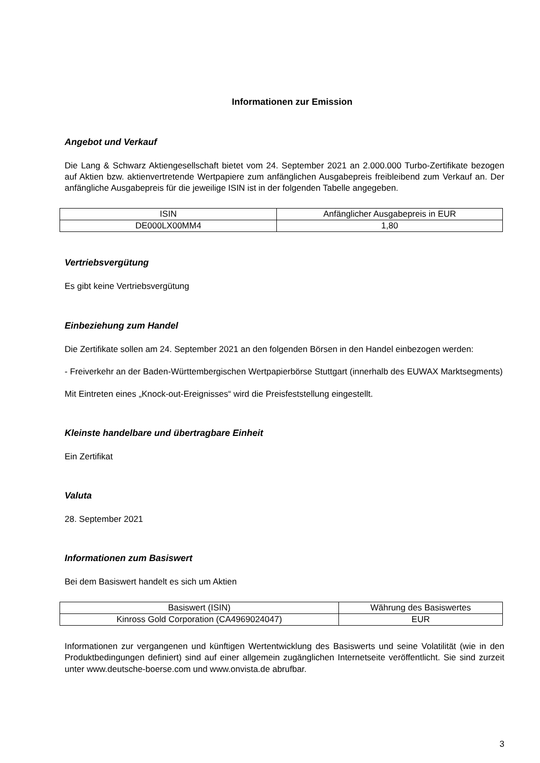Informationen zur Emission
Angebot und Verkauf
Die Lang & Schwarz Aktiengesellschaft bietet vom 24. September 2021 an 2.000.000 Turbo-Zertifikate bezogen auf Aktien bzw. aktienvertretende Wertpapiere zum anfänglichen Ausgabepreis freibleibend zum Verkauf an. Der anfängliche Ausgabepreis für die jeweilige ISIN ist in der folgenden Tabelle angegeben.
| ISIN | Anfänglicher Ausgabepreis in EUR |
| DE000LX00MM4 | 1,80 |
Vertriebsvergütung
Es gibt keine Vertriebsvergütung
Einbeziehung zum Handel
Die Zertifikate sollen am 24. September 2021 an den folgenden Börsen in den Handel einbezogen werden:
- Freiverkehr an der Baden-Württembergischen Wertpapierbörse Stuttgart (innerhalb des EUWAX Marktsegments)
Mit Eintreten eines „Knock-out-Ereignisses“ wird die Preisfeststellung eingestellt.
Kleinste handelbare und übertragbare Einheit
Ein Zertifikat
Valuta
28. September 2021
Informationen zum Basiswert
Bei dem Basiswert handelt es sich um Aktien
| Basiswert (ISIN) | Währung des Basiswertes |
| Kinross Gold Corporation (CA4969024047) | EUR |
Informationen zur vergangenen und künftigen Wertentwicklung des Basiswerts und seine Volatilität (wie in den Produktbedingungen definiert) sind auf einer allgemein zugänglichen Internetseite veröffentlicht. Sie sind zurzeit unter www.deutsche-boerse.com und www.onvista.de abrufbar.
3